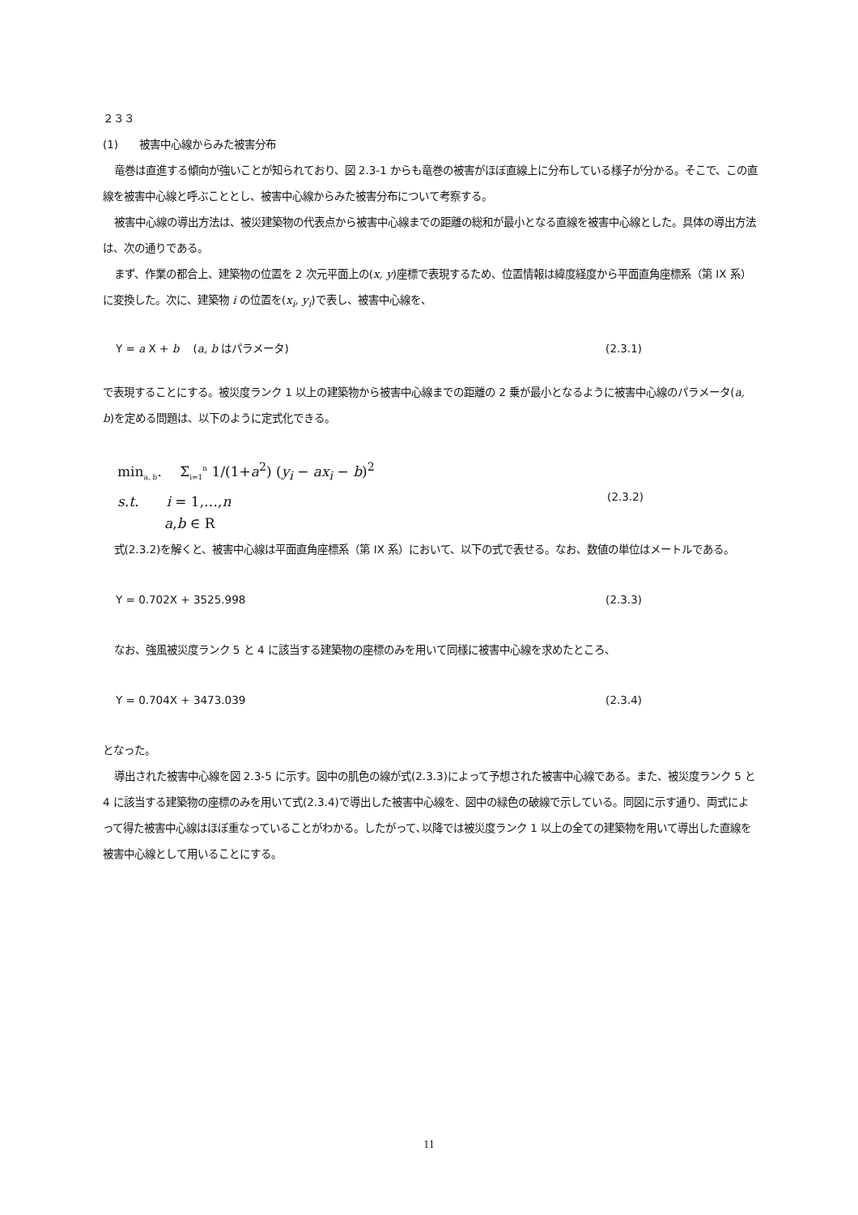２３３
(1)　　被害中心線からみた被害分布
竜巻は直進する傾向が強いことが知られており、図 2.3-1 からも竜巻の被害がほぼ直線上に分布している様子が分かる。そこで、この直線を被害中心線と呼ぶこととし、被害中心線からみた被害分布について考察する。
被害中心線の導出方法は、被災建築物の代表点から被害中心線までの距離の総和が最小となる直線を被害中心線とした。具体の導出方法は、次の通りである。
まず、作業の都合上、建築物の位置を 2 次元平面上の(x, y)座標で表現するため、位置情報は緯度経度から平面直角座標系（第 IX 系）に変換した。次に、建築物 i の位置を(x<sub>i</sub>, y<sub>i</sub>)で表し、被害中心線を、
Y = a X + b　 (a, b はパラメータ) (2.3.1)
で表現することにする。被災度ランク 1 以上の建築物から被害中心線までの距離の 2 乗が最小となるように被害中心線のパラメータ(a, b)を定める問題は、以下のように定式化できる。
min<sub>a, b</sub>.　 Σ<sub>i=1</sub><sup>n</sup> 1/(1+a<sup>2</sup>) (y<sub>i</sub> − ax<sub>i</sub> − b)<sup>2</sup>
s.t.　　i = 1,…,n (2.3.2)
a,b ∈ R
式(2.3.2)を解くと、被害中心線は平面直角座標系（第 IX 系）において、以下の式で表せる。なお、数値の単位はメートルである。
Y = 0.702X + 3525.998 (2.3.3)
なお、強風被災度ランク 5 と 4 に該当する建築物の座標のみを用いて同様に被害中心線を求めたところ、
Y = 0.704X + 3473.039 (2.3.4)
となった。
導出された被害中心線を図 2.3-5 に示す。図中の肌色の線が式(2.3.3)によって予想された被害中心線である。また、被災度ランク 5 と 4 に該当する建築物の座標のみを用いて式(2.3.4)で導出した被害中心線を、図中の緑色の破線で示している。同図に示す通り、両式によって得た被害中心線はほぼ重なっていることがわかる。したがって､以降では被災度ランク 1 以上の全ての建築物を用いて導出した直線を被害中心線として用いることにする。
11